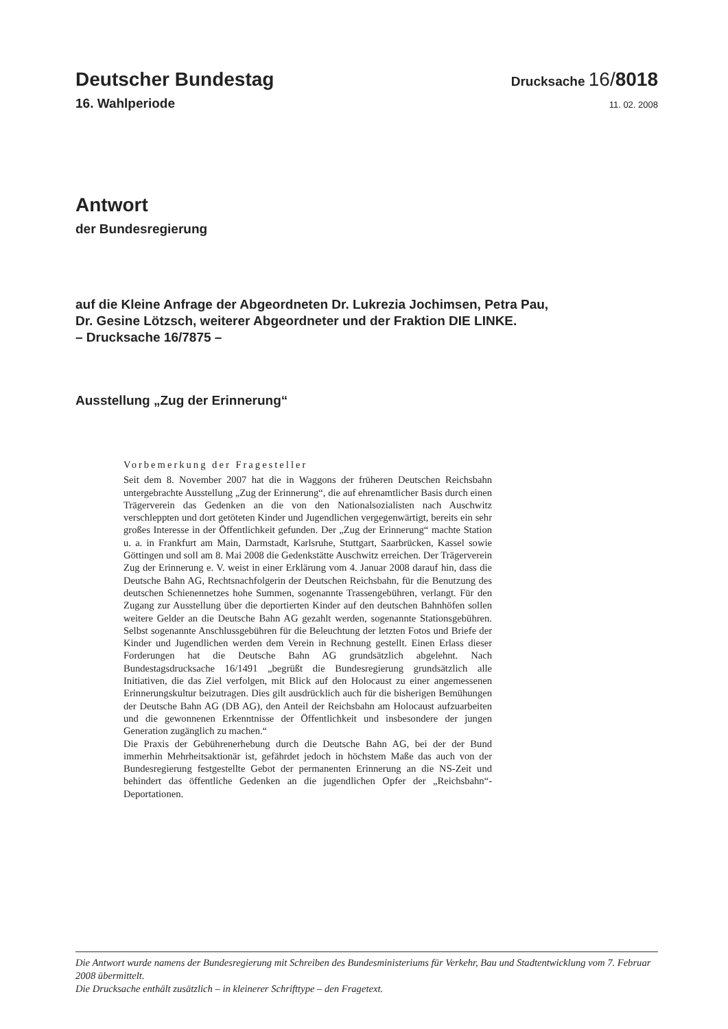Deutscher Bundestag Drucksache 16/8018
16. Wahlperiode 11. 02. 2008
Antwort
der Bundesregierung
auf die Kleine Anfrage der Abgeordneten Dr. Lukrezia Jochimsen, Petra Pau,
Dr. Gesine Lötzsch, weiterer Abgeordneter und der Fraktion DIE LINKE.
– Drucksache 16/7875 –
Ausstellung „Zug der Erinnerung“
Vorbemerkung der Fragesteller
Seit dem 8. November 2007 hat die in Waggons der früheren Deutschen Reichsbahn untergebrachte Ausstellung „Zug der Erinnerung“, die auf ehrenamtlicher Basis durch einen Trägerverein das Gedenken an die von den Nationalsozialisten nach Auschwitz verschleppten und dort getöteten Kinder und Jugendlichen vergegenwärtigt, bereits ein sehr großes Interesse in der Öffentlichkeit gefunden. Der „Zug der Erinnerung“ machte Station u. a. in Frankfurt am Main, Darmstadt, Karlsruhe, Stuttgart, Saarbrücken, Kassel sowie Göttingen und soll am 8. Mai 2008 die Gedenkstätte Auschwitz erreichen. Der Trägerverein Zug der Erinnerung e. V. weist in einer Erklärung vom 4. Januar 2008 darauf hin, dass die Deutsche Bahn AG, Rechtsnachfolgerin der Deutschen Reichsbahn, für die Benutzung des deutschen Schienennetzes hohe Summen, sogenannte Trassengebühren, verlangt. Für den Zugang zur Ausstellung über die deportierten Kinder auf den deutschen Bahnhöfen sollen weitere Gelder an die Deutsche Bahn AG gezahlt werden, sogenannte Stationsgebühren. Selbst sogenannte Anschlussgebühren für die Beleuchtung der letzten Fotos und Briefe der Kinder und Jugendlichen werden dem Verein in Rechnung gestellt. Einen Erlass dieser Forderungen hat die Deutsche Bahn AG grundsätzlich abgelehnt. Nach Bundestagsdrucksache 16/1491 „begrüßt die Bundesregierung grundsätzlich alle Initiativen, die das Ziel verfolgen, mit Blick auf den Holocaust zu einer angemessenen Erinnerungskultur beizutragen. Dies gilt ausdrücklich auch für die bisherigen Bemühungen der Deutsche Bahn AG (DB AG), den Anteil der Reichsbahn am Holocaust aufzuarbeiten und die gewonnenen Erkenntnisse der Öffentlichkeit und insbesondere der jungen Generation zugänglich zu machen.“
Die Praxis der Gebührenerhebung durch die Deutsche Bahn AG, bei der der Bund immerhin Mehrheitsaktionär ist, gefährdet jedoch in höchstem Maße das auch von der Bundesregierung festgestellte Gebot der permanenten Erinnerung an die NS-Zeit und behindert das öffentliche Gedenken an die jugendlichen Opfer der „Reichsbahn“-Deportationen.
Die Antwort wurde namens der Bundesregierung mit Schreiben des Bundesministeriums für Verkehr, Bau und Stadtentwicklung vom 7. Februar 2008 übermittelt.
Die Drucksache enthält zusätzlich – in kleinerer Schrifttype – den Fragetext.